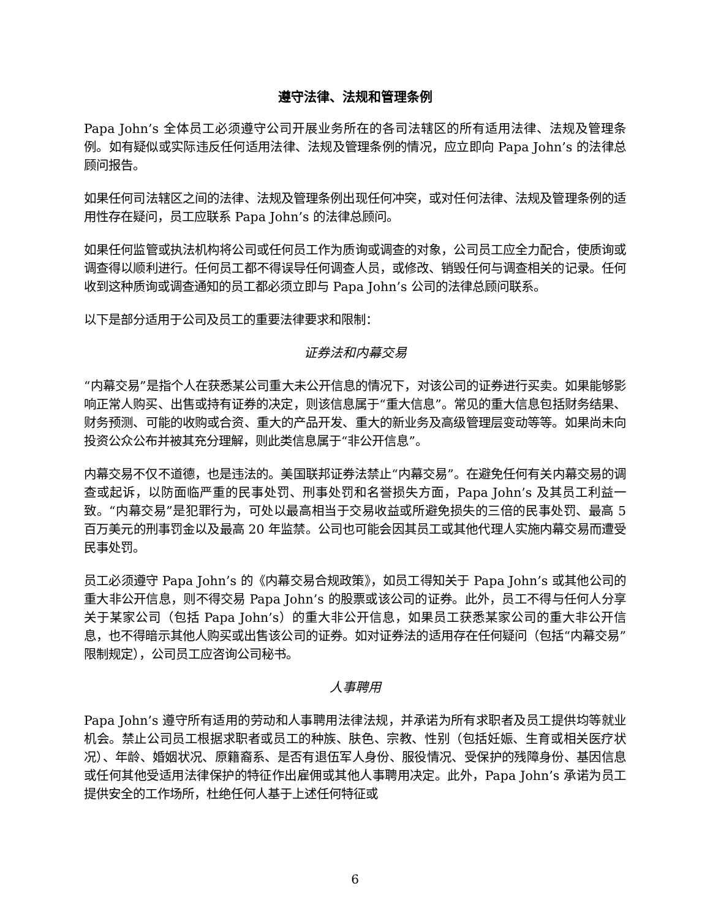遵守法律、法规和管理条例
Papa John’s 全体员工必须遵守公司开展业务所在的各司法辖区的所有适用法律、法规及管理条例。如有疑似或实际违反任何适用法律、法规及管理条例的情况，应立即向 Papa John’s 的法律总顾问报告。
如果任何司法辖区之间的法律、法规及管理条例出现任何冲突，或对任何法律、法规及管理条例的适用性存在疑问，员工应联系 Papa John’s 的法律总顾问。
如果任何监管或执法机构将公司或任何员工作为质询或调查的对象，公司员工应全力配合，使质询或调查得以顺利进行。任何员工都不得误导任何调查人员，或修改、销毁任何与调查相关的记录。任何收到这种质询或调查通知的员工都必须立即与 Papa John’s 公司的法律总顾问联系。
以下是部分适用于公司及员工的重要法律要求和限制：
证券法和内幕交易
“内幕交易”是指个人在获悉某公司重大未公开信息的情况下，对该公司的证券进行买卖。如果能够影响正常人购买、出售或持有证券的决定，则该信息属于“重大信息”。常见的重大信息包括财务结果、财务预测、可能的收购或合资、重大的产品开发、重大的新业务及高级管理层变动等等。如果尚未向投资公众公布并被其充分理解，则此类信息属于“非公开信息”。
内幕交易不仅不道德，也是违法的。美国联邦证券法禁止“内幕交易”。在避免任何有关内幕交易的调查或起诉，以防面临严重的民事处罚、刑事处罚和名誉损失方面，Papa John’s 及其员工利益一致。“内幕交易”是犯罪行为，可处以最高相当于交易收益或所避免损失的三倍的民事处罚、最高 5 百万美元的刑事罚金以及最高 20 年监禁。公司也可能会因其员工或其他代理人实施内幕交易而遭受民事处罚。
员工必须遵守 Papa John’s 的《内幕交易合规政策》，如员工得知关于 Papa John’s 或其他公司的重大非公开信息，则不得交易 Papa John’s 的股票或该公司的证券。此外，员工不得与任何人分享关于某家公司（包括 Papa John’s）的重大非公开信息，如果员工获悉某家公司的重大非公开信息，也不得暗示其他人购买或出售该公司的证券。如对证券法的适用存在任何疑问（包括“内幕交易”限制规定），公司员工应咨询公司秘书。
人事聘用
Papa John’s 遵守所有适用的劳动和人事聘用法律法规，并承诺为所有求职者及员工提供均等就业机会。禁止公司员工根据求职者或员工的种族、肤色、宗教、性别（包括妊娠、生育或相关医疗状况）、年龄、婚姻状况、原籍裔系、是否有退伍军人身份、服役情况、受保护的残障身份、基因信息或任何其他受适用法律保护的特征作出雇佣或其他人事聘用决定。此外，Papa John’s 承诺为员工提供安全的工作场所，杜绝任何人基于上述任何特征或
6